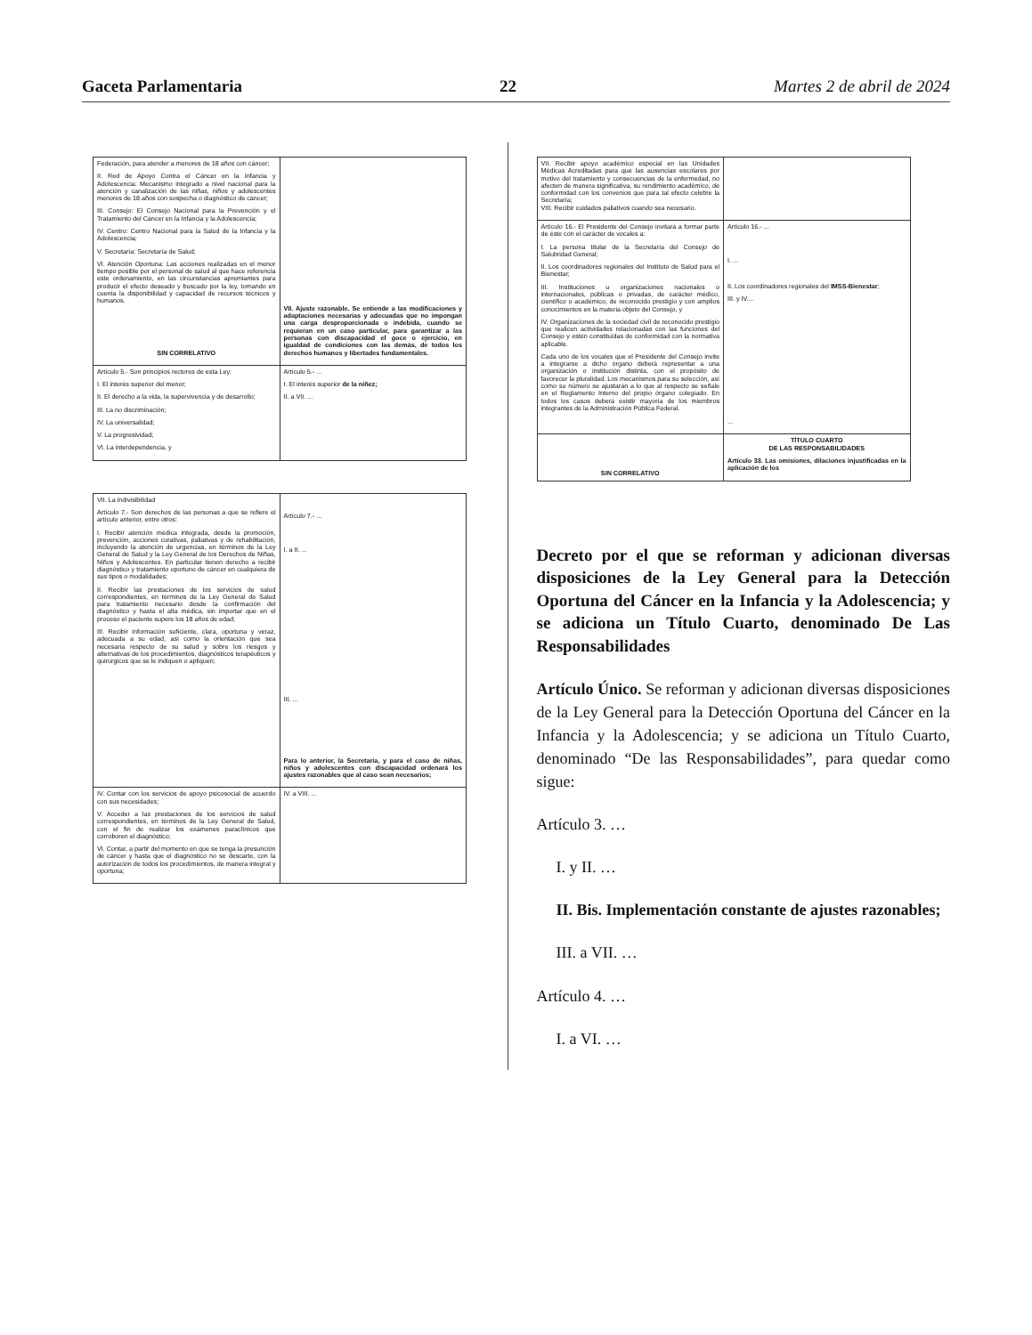Gaceta Parlamentaria 22 Martes 2 de abril de 2024
| Federación, para atender a menores de 18 años con cáncer; II. Red de Apoyo Contra el Cáncer en la Infancia y Adolescencia: Mecanismo integrado a nivel nacional para la atención y canalización de las niñas, niños y adolescentes menores de 18 años con sospecha o diagnóstico de cáncer; III. Consejo: El Consejo Nacional para la Prevención y el Tratamiento del Cáncer en la Infancia y la Adolescencia; IV. Centro: Centro Nacional para la Salud de la Infancia y la Adolescencia; V. Secretaría: Secretaría de Salud; VI. Atención Oportuna: Las acciones realizadas en el menor tiempo posible por el personal de salud al que hace referencia este ordenamiento, en las circunstancias apremiantes para producir el efecto deseado y buscado por la ley, tomando en cuenta la disponibilidad y capacidad de recursos técnicos y humanos. SIN CORRELATIVO | VII. Ajuste razonable. Se entiende a las modificaciones y adaptaciones necesarias y adecuadas que no impongan una carga desproporcionada o indebida, cuando se requieran en un caso particular, para garantizar a las personas con discapacidad el goce o ejercicio, en igualdad de condiciones con las demás, de todos los derechos humanos y libertades fundamentales. |
| Artículo 5.- Son principios rectores de esta Ley: I. El interés superior del menor; II. El derecho a la vida, la supervivencia y de desarrollo; III. La no discriminación; IV. La universalidad; V. La progresividad; VI. La interdependencia, y | Artículo 5.- ... I. El interés superior de la niñez; II. a VII. ... |
| VII. La indivisibilidad Artículo 7.- Son derechos de las personas a que se refiere el artículo anterior, entre otros: I. Recibir atención médica integrada, desde la promoción, prevención, acciones curativas, paliativas y de rehabilitación, incluyendo la atención de urgencias, en términos de la Ley General de Salud y la Ley General de los Derechos de Niñas, Niños y Adolescentes. En particular tienen derecho a recibir diagnóstico y tratamiento oportuno de cáncer en cualquiera de sus tipos o modalidades; II. Recibir las prestaciones de los servicios de salud correspondientes, en términos de la Ley General de Salud para tratamiento necesario desde la confirmación del diagnóstico y hasta el alta médica, sin importar que en el proceso el paciente supere los 18 años de edad; III. Recibir información suficiente, clara, oportuna y veraz, adecuada a su edad, así como la orientación que sea necesaria respecto de su salud y sobre los riesgos y alternativas de los procedimientos, diagnósticos terapéuticos y quirúrgicos que se le indiquen o apliquen; | Artículo 7.- ... I. a II. ... III. ... Para lo anterior, la Secretaría, y para el caso de niñas, niños y adolescentes con discapacidad ordenará los ajustes razonables que al caso sean necesarios; |
| IV. Contar con los servicios de apoyo psicosocial de acuerdo con sus necesidades; V. Acceder a las prestaciones de los servicios de salud correspondientes, en términos de la Ley General de Salud, con el fin de realizar los exámenes paraclínicos que corroboren el diagnóstico; VI. Contar, a partir del momento en que se tenga la presunción de cáncer y hasta que el diagnóstico no se descarte, con la autorización de todos los procedimientos, de manera integral y oportuna; | IV. a VIII. ... |
| VII. Recibir apoyo académico especial en las Unidades Médicas Acreditadas para que las ausencias escolares por motivo del tratamiento y consecuencias de la enfermedad, no afecten de manera significativa, su rendimiento académico, de conformidad con los convenios que para tal efecto celebre la Secretaría; VIII. Recibir cuidados paliativos cuando sea necesario. | |
| Artículo 16.- El Presidente del Consejo invitará a formar parte de éste con el carácter de vocales a: I. La persona titular de la Secretaría del Consejo de Salubridad General; II. Los coordinadores regionales del Instituto de Salud para el Bienestar; III. Instituciones u organizaciones nacionales o internacionales, públicas o privadas, de carácter médico, científico o académico, de reconocido prestigio y con amplios conocimientos en la materia objeto del Consejo, y IV. Organizaciones de la sociedad civil de reconocido prestigio que realicen actividades relacionadas con las funciones del Consejo y estén constituidas de conformidad con la normativa aplicable. Cada uno de los vocales que el Presidente del Consejo invite a integrarse a dicho órgano deberá representar a una organización o institución distinta, con el propósito de favorecer la pluralidad. Los mecanismos para su selección, así como su número se ajustarán a lo que al respecto se señale en el Reglamento Interno del propio órgano colegiado. En todos los casos deberá existir mayoría de los miembros integrantes de la Administración Pública Federal. | Artículo 16.- ... I. ... II. Los coordinadores regionales del IMSS-Bienestar ; III. y IV.... ... |
| SIN CORRELATIVO | TÍTULO CUARTO DE LAS RESPONSABILIDADES Artículo 33. Las omisiones, dilaciones injustificadas en la aplicación de los |
Decreto por el que se reforman y adicionan diversas disposiciones de la Ley General para la Detección Oportuna del Cáncer en la Infancia y la Adolescencia; y se adiciona un Título Cuarto, denominado De Las Responsabilidades
Artículo Único. Se reforman y adicionan diversas disposiciones de la Ley General para la Detección Oportuna del Cáncer en la Infancia y la Adolescencia; y se adiciona un Título Cuarto, denominado “De las Responsabilidades”, para quedar como sigue:
Artículo 3. …
I. y II. …
II. Bis. Implementación constante de ajustes razonables;
III. a VII. …
Artículo 4. …
I. a VI. …